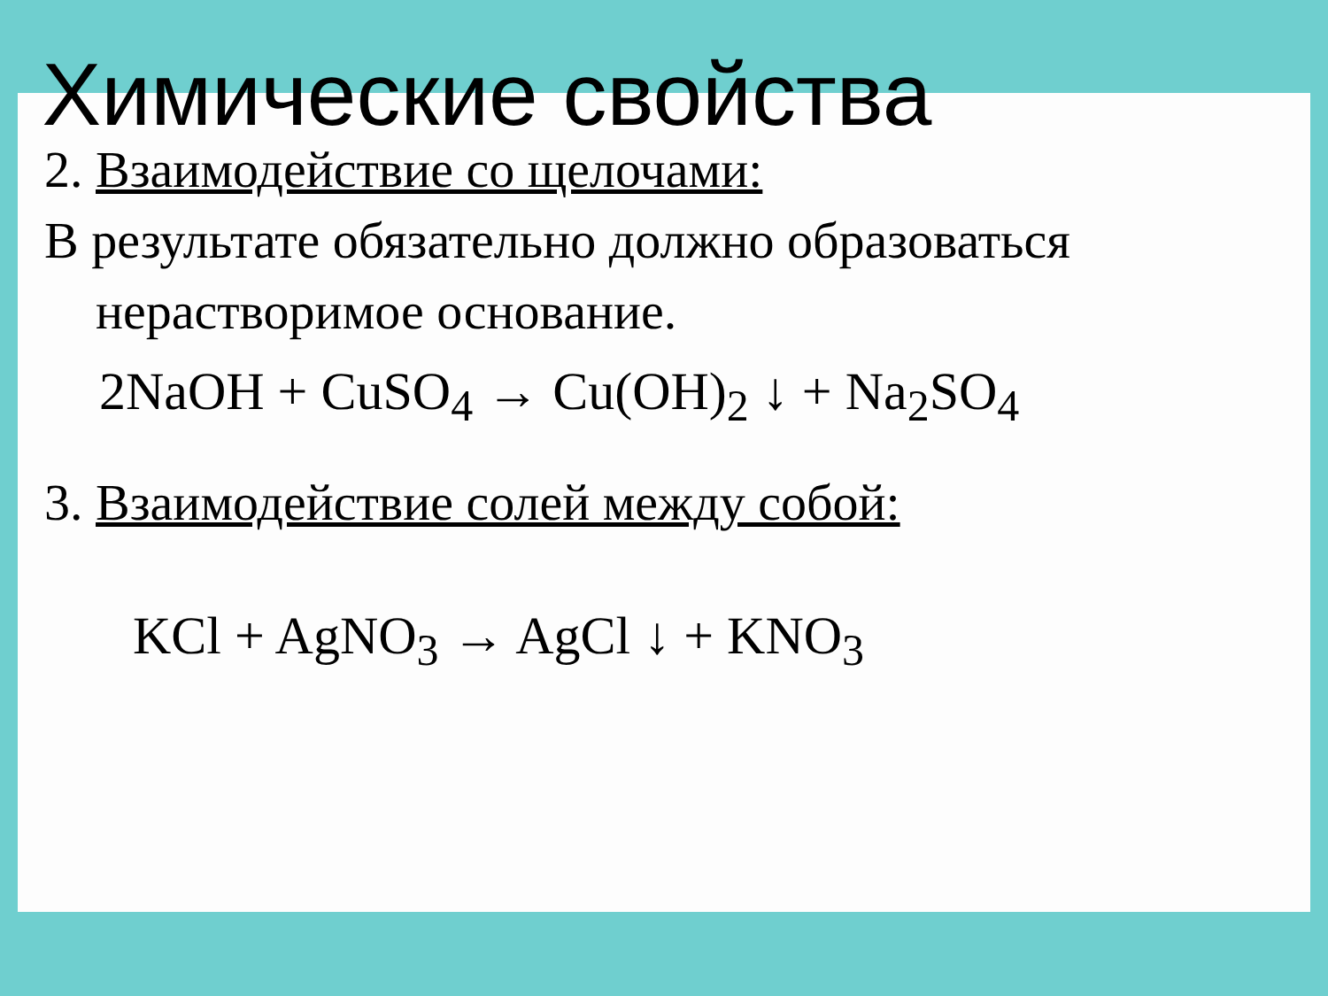Химические свойства
2. Взаимодействие со щелочами:
В результате обязательно должно образоваться
нерастворимое основание.
2NaOH + CuSO<sub>4</sub> → Cu(OH)<sub>2</sub> ↓ + Na<sub>2</sub>SO<sub>4</sub>
3. Взаимодействие солей между собой:
KCl + AgNO<sub>3</sub> → AgCl ↓ + KNO<sub>3</sub>